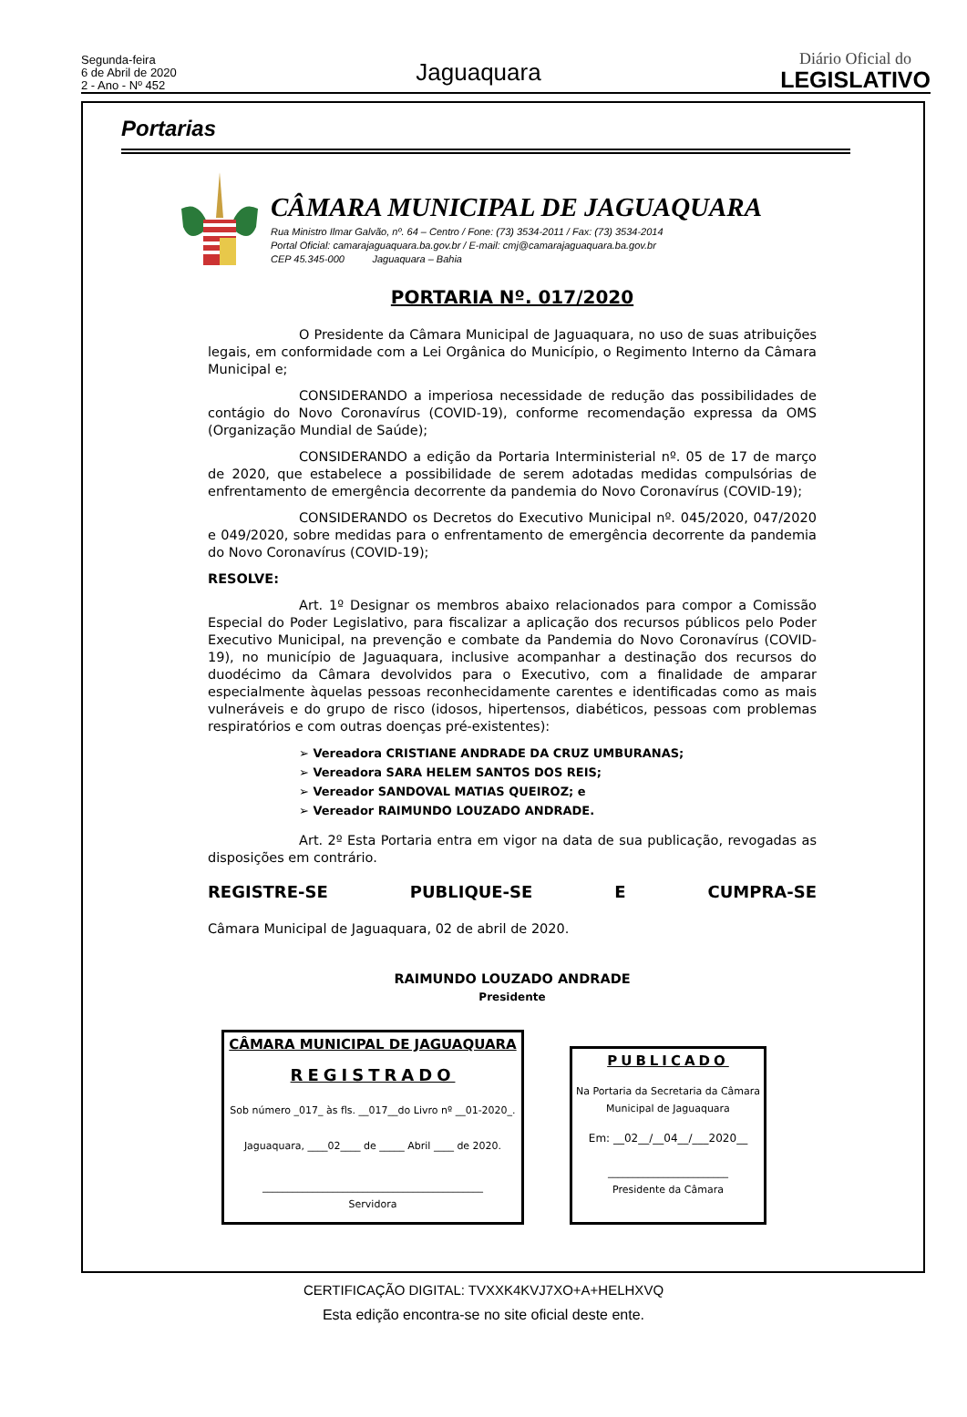Segunda-feira
6 de Abril de 2020
2 - Ano - Nº 452
Jaguaquara
Diário Oficial do
LEGISLATIVO
Portarias
CÂMARA MUNICIPAL DE JAGUAQUARA
Rua Ministro Ilmar Galvão, nº. 64 – Centro / Fone: (73) 3534-2011 / Fax: (73) 3534-2014
Portal Oficial: camarajaguaquara.ba.gov.br / E-mail: cmj@camarajaguaquara.ba.gov.br
CEP 45.345-000 Jaguaquara – Bahia
PORTARIA Nº. 017/2020
O Presidente da Câmara Municipal de Jaguaquara, no uso de suas atribuições legais, em conformidade com a Lei Orgânica do Município, o Regimento Interno da Câmara Municipal e;
CONSIDERANDO a imperiosa necessidade de redução das possibilidades de contágio do Novo Coronavírus (COVID-19), conforme recomendação expressa da OMS (Organização Mundial de Saúde);
CONSIDERANDO a edição da Portaria Interministerial nº. 05 de 17 de março de 2020, que estabelece a possibilidade de serem adotadas medidas compulsórias de enfrentamento de emergência decorrente da pandemia do Novo Coronavírus (COVID-19);
CONSIDERANDO os Decretos do Executivo Municipal nº. 045/2020, 047/2020 e 049/2020, sobre medidas para o enfrentamento de emergência decorrente da pandemia do Novo Coronavírus (COVID-19);
RESOLVE:
Art. 1º Designar os membros abaixo relacionados para compor a Comissão Especial do Poder Legislativo, para fiscalizar a aplicação dos recursos públicos pelo Poder Executivo Municipal, na prevenção e combate da Pandemia do Novo Coronavírus (COVID-19), no município de Jaguaquara, inclusive acompanhar a destinação dos recursos do duodécimo da Câmara devolvidos para o Executivo, com a finalidade de amparar especialmente àquelas pessoas reconhecidamente carentes e identificadas como as mais vulneráveis e do grupo de risco (idosos, hipertensos, diabéticos, pessoas com problemas respiratórios e com outras doenças pré-existentes):
➢ Vereadora CRISTIANE ANDRADE DA CRUZ UMBURANAS;
➢ Vereadora SARA HELEM SANTOS DOS REIS;
➢ Vereador SANDOVAL MATIAS QUEIROZ; e
➢ Vereador RAIMUNDO LOUZADO ANDRADE.
Art. 2º Esta Portaria entra em vigor na data de sua publicação, revogadas as disposições em contrário.
REGISTRE-SE PUBLIQUE-SE E CUMPRA-SE
Câmara Municipal de Jaguaquara, 02 de abril de 2020.
RAIMUNDO LOUZADO ANDRADE
Presidente
CÂMARA MUNICIPAL DE JAGUAQUARA
REGISTRADO
Sob número _017_ às fls. __017__do Livro nº __01-2020_.
Jaguaquara, ____02____ de _____ Abril ____ de 2020.
____________________________________________
Servidora
PUBLICADO
Na Portaria da Secretaria da Câmara Municipal de Jaguaquara
Em: __02__/__04__/___2020__
________________________
Presidente da Câmara
CERTIFICAÇÃO DIGITAL: TVXXK4KVJ7XO+A+HELHXVQ
Esta edição encontra-se no site oficial deste ente.